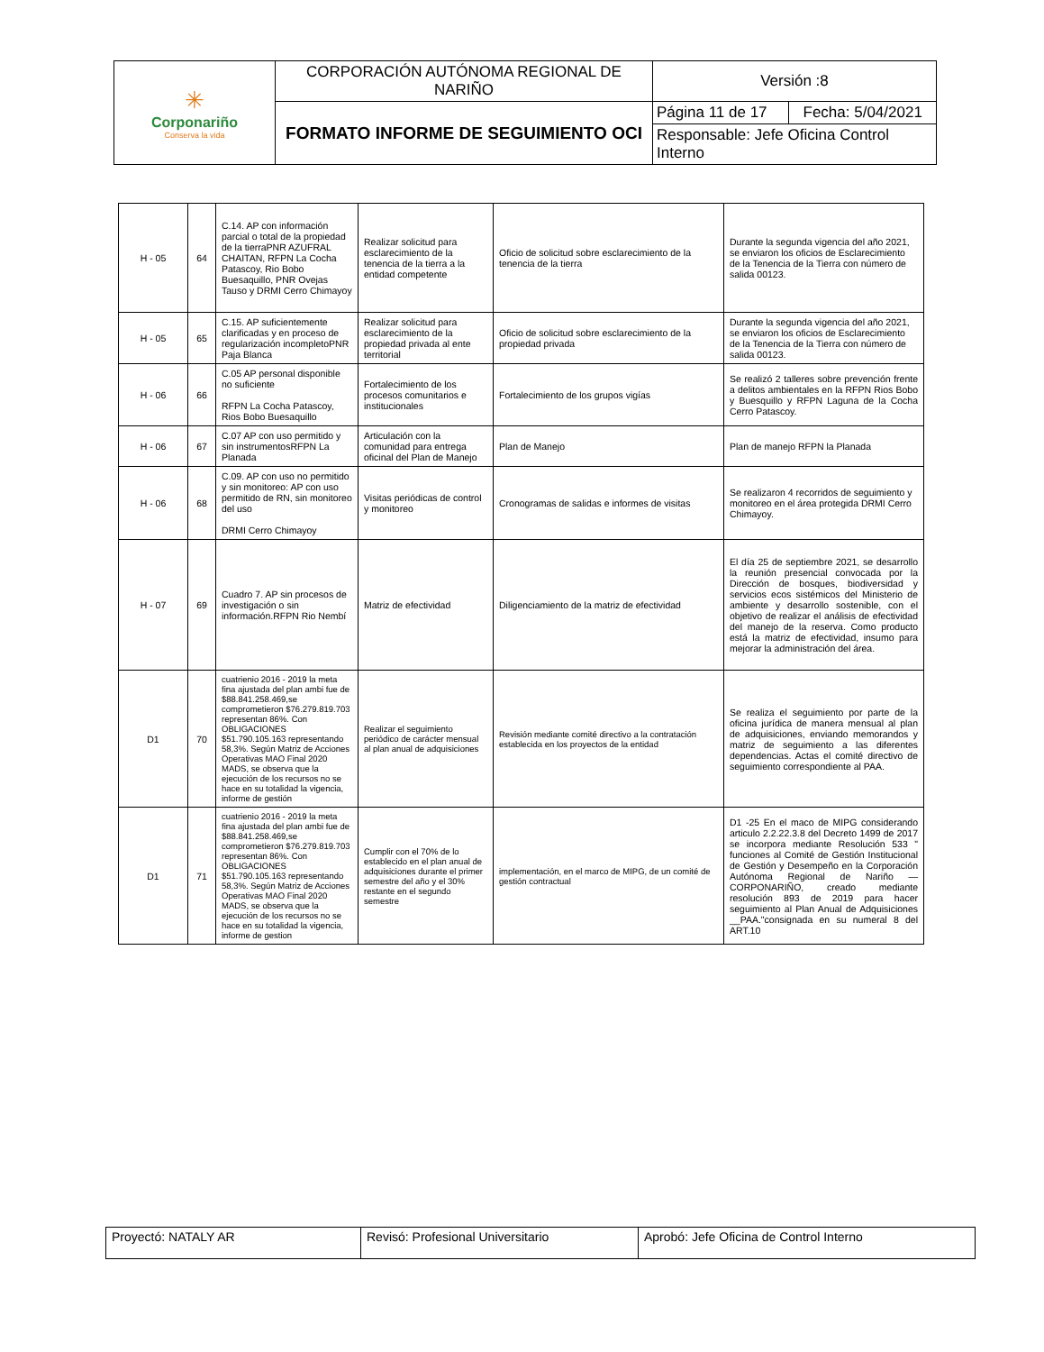| ✳ Corponariño Conserva la vida | CORPORACIÓN AUTÓNOMA REGIONAL DE NARIÑO | Versión :8 | |
| | FORMATO INFORME DE SEGUIMIENTO OCI | Página 11 de 17 | Fecha: 5/04/2021 |
| | | Responsable: Jefe Oficina Control Interno | |
| H - 05 | 64 | C.14. AP con información parcial o total de la propiedad de la tierraPNR AZUFRAL CHAITAN, RFPN La Cocha Patascoy, Rio Bobo Buesaquillo, PNR Ovejas Tauso y DRMI Cerro Chimayoy | Realizar solicitud para esclarecimiento de la tenencia de la tierra a la entidad competente | Oficio de solicitud sobre esclarecimiento de la tenencia de la tierra | Durante la segunda vigencia del año 2021, se enviaron los oficios de Esclarecimiento de la Tenencia de la Tierra con número de salida 00123. |
| H - 05 | 65 | C.15. AP suficientemente clarificadas y en proceso de regularización incompletoPNR Paja Blanca | Realizar solicitud para esclarecimiento de la propiedad privada al ente territorial | Oficio de solicitud sobre esclarecimiento de la propiedad privada | Durante la segunda vigencia del año 2021, se enviaron los oficios de Esclarecimiento de la Tenencia de la Tierra con número de salida 00123. |
| H - 06 | 66 | C.05 AP personal disponible no suficiente RFPN La Cocha Patascoy, Rios Bobo Buesaquillo | Fortalecimiento de los procesos comunitarios e institucionales | Fortalecimiento de los grupos vigías | Se realizó 2 talleres sobre prevención frente a delitos ambientales en la RFPN Rios Bobo y Buesquillo y RFPN Laguna de la Cocha Cerro Patascoy. |
| H - 06 | 67 | C.07 AP con uso permitido y sin instrumentosRFPN La Planada | Articulación con la comunidad para entrega oficinal del Plan de Manejo | Plan de Manejo | Plan de manejo RFPN la Planada |
| H - 06 | 68 | C.09. AP con uso no permitido y sin monitoreo: AP con uso permitido de RN, sin monitoreo del uso DRMI Cerro Chimayoy | Visitas periódicas de control y monitoreo | Cronogramas de salidas e informes de visitas | Se realizaron 4 recorridos de seguimiento y monitoreo en el área protegida DRMI Cerro Chimayoy. |
| H - 07 | 69 | Cuadro 7. AP sin procesos de investigación o sin información.RFPN Rio Nembí | Matriz de efectividad | Diligenciamiento de la matriz de efectividad | El día 25 de septiembre 2021, se desarrollo la reunión presencial convocada por la Dirección de bosques, biodiversidad y servicios ecos sistémicos del Ministerio de ambiente y desarrollo sostenible, con el objetivo de realizar el análisis de efectividad del manejo de la reserva. Como producto está la matriz de efectividad, insumo para mejorar la administración del área. |
| D1 | 70 | cuatrienio 2016 - 2019 la meta fina ajustada del plan ambi fue de $88.841.258.469,se comprometieron $76.279.819.703 representan 86%. Con OBLIGACIONES $51.790.105.163 representando 58,3%. Según Matriz de Acciones Operativas MAO Final 2020 MADS, se observa que la ejecución de los recursos no se hace en su totalidad la vigencia, informe de gestión | Realizar el seguimiento periódico de carácter mensual al plan anual de adquisiciones | Revisión mediante comité directivo a la contratación establecida en los proyectos de la entidad | Se realiza el seguimiento por parte de la oficina jurídica de manera mensual al plan de adquisiciones, enviando memorandos y matriz de seguimiento a las diferentes dependencias. Actas el comité directivo de seguimiento correspondiente al PAA. |
| D1 | 71 | cuatrienio 2016 - 2019 la meta fina ajustada del plan ambi fue de $88.841.258.469,se comprometieron $76.279.819.703 representan 86%. Con OBLIGACIONES $51.790.105.163 representando 58,3%. Según Matriz de Acciones Operativas MAO Final 2020 MADS, se observa que la ejecución de los recursos no se hace en su totalidad la vigencia, informe de gestion | Cumplir con el 70% de lo establecido en el plan anual de adquisiciones durante el primer semestre del año y el 30% restante en el segundo semestre | implementación, en el marco de MIPG, de un comité de gestión contractual | D1 -25 En el maco de MIPG considerando articulo 2.2.22.3.8 del Decreto 1499 de 2017 se incorpora mediante Resolución 533 " funciones al Comité de Gestión Institucional de Gestión y Desempeño en la Corporación Autónoma Regional de Nariño — CORPONARIÑO, creado mediante resolución 893 de 2019 para hacer seguimiento al Plan Anual de Adquisiciones __PAA."consignada en su numeral 8 del ART.10 |
| Proyectó: NATALY AR | Revisó: Profesional Universitario | Aprobó: Jefe Oficina de Control Interno |